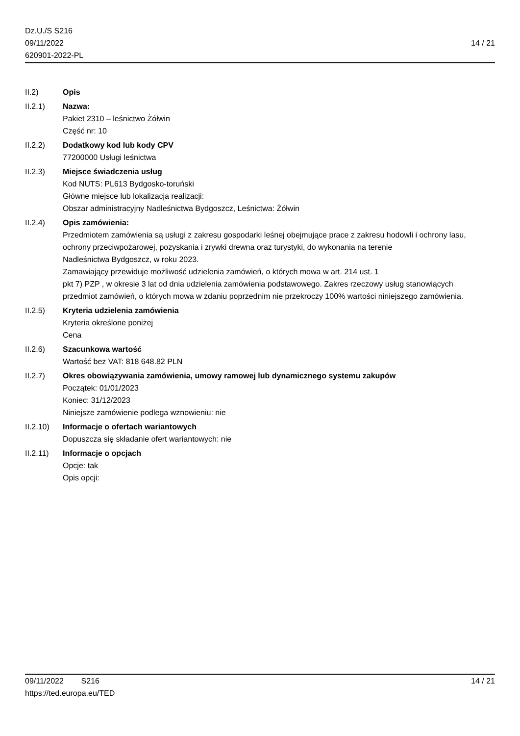Dz.U./S S216
09/11/2022
620901-2022-PL
14 / 21
II.2) Opis
II.2.1) Nazwa:
Pakiet 2310 – leśnictwo Żółwin
Część nr: 10
II.2.2) Dodatkowy kod lub kody CPV
77200000 Usługi leśnictwa
II.2.3) Miejsce świadczenia usług
Kod NUTS: PL613 Bydgosko-toruński
Główne miejsce lub lokalizacja realizacji:
Obszar administracyjny Nadleśnictwa Bydgoszcz, Leśnictwa: Żółwin
II.2.4) Opis zamówienia:
Przedmiotem zamówienia są usługi z zakresu gospodarki leśnej obejmujące prace z zakresu hodowli i ochrony lasu,
ochrony przeciwpożarowej, pozyskania i zrywki drewna oraz turystyki, do wykonania na terenie
Nadleśnictwa Bydgoszcz, w roku 2023.
Zamawiający przewiduje możliwość udzielenia zamówień, o których mowa w art. 214 ust. 1
pkt 7) PZP , w okresie 3 lat od dnia udzielenia zamówienia podstawowego. Zakres rzeczowy usług stanowiących
przedmiot zamówień, o których mowa w zdaniu poprzednim nie przekroczy 100% wartości niniejszego zamówienia.
II.2.5) Kryteria udzielenia zamówienia
Kryteria określone poniżej
Cena
II.2.6) Szacunkowa wartość
Wartość bez VAT: 818 648.82 PLN
II.2.7) Okres obowiązywania zamówienia, umowy ramowej lub dynamicznego systemu zakupów
Początek: 01/01/2023
Koniec: 31/12/2023
Niniejsze zamówienie podlega wznowieniu: nie
II.2.10) Informacje o ofertach wariantowych
Dopuszcza się składanie ofert wariantowych: nie
II.2.11) Informacje o opcjach
Opcje: tak
Opis opcji:
09/11/2022 S216
https://ted.europa.eu/TED
14 / 21